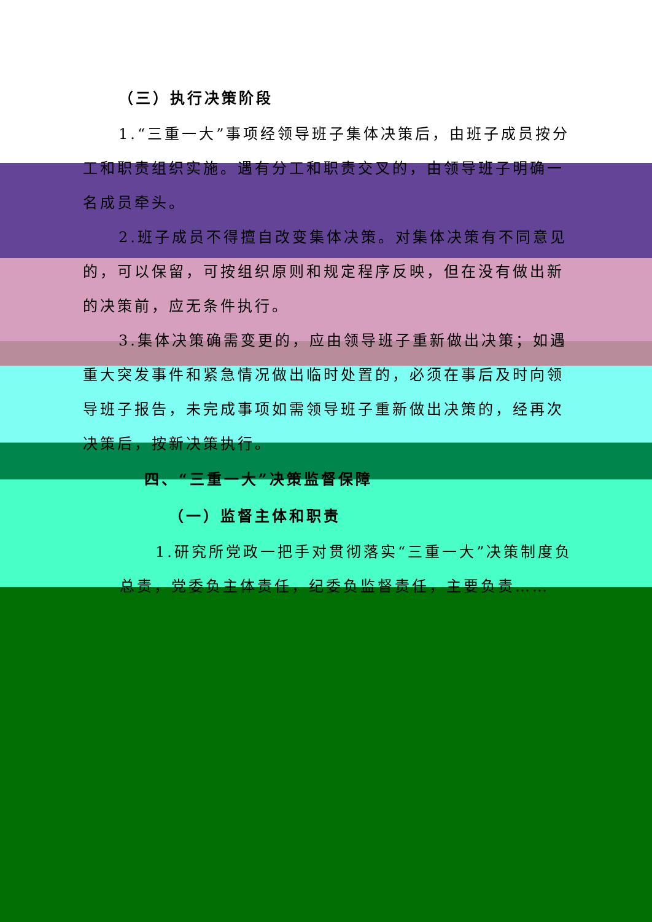（三）执行决策阶段
1.“三重一大”事项经领导班子集体决策后，由班子成员按分工和职责组织实施。遇有分工和职责交叉的，由领导班子明确一名成员牵头。
2.班子成员不得擅自改变集体决策。对集体决策有不同意见的，可以保留，可按组织原则和规定程序反映，但在没有做出新的决策前，应无条件执行。
3.集体决策确需变更的，应由领导班子重新做出决策；如遇重大突发事件和紧急情况做出临时处置的，必须在事后及时向领导班子报告，未完成事项如需领导班子重新做出决策的，经再次决策后，按新决策执行。
四、“三重一大”决策监督保障
（一）监督主体和职责
1.研究所党政一把手对贯彻落实“三重一大”决策制度负总责，党委负主体责任，纪委负监督责任，主要负责……